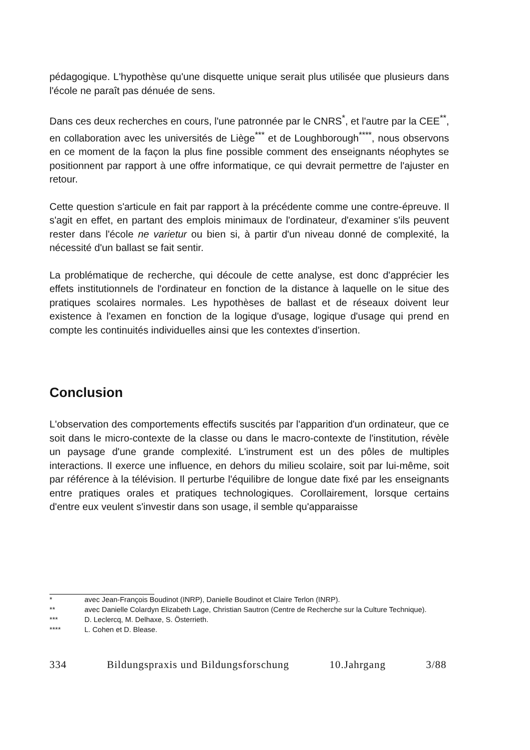pédagogique. L'hypothèse qu'une disquette unique serait plus utilisée que plusieurs dans l'école ne paraît pas dénuée de sens.
Dans ces deux recherches en cours, l'une patronnée par le CNRS<sup>*</sup>, et l'autre par la CEE<sup>**</sup>, en collaboration avec les universités de Liège<sup>***</sup> et de Loughborough<sup>****</sup>, nous observons en ce moment de la façon la plus fine possible comment des enseignants néophytes se positionnent par rapport à une offre informatique, ce qui devrait permettre de l'ajuster en retour.
Cette question s'articule en fait par rapport à la précédente comme une contre-épreuve. Il s'agit en effet, en partant des emplois minimaux de l'ordinateur, d'examiner s'ils peuvent rester dans l'école ne varietur ou bien si, à partir d'un niveau donné de complexité, la nécessité d'un ballast se fait sentir.
La problématique de recherche, qui découle de cette analyse, est donc d'apprécier les effets institutionnels de l'ordinateur en fonction de la distance à laquelle on le situe des pratiques scolaires normales. Les hypothèses de ballast et de réseaux doivent leur existence à l'examen en fonction de la logique d'usage, logique d'usage qui prend en compte les continuités individuelles ainsi que les contextes d'insertion.
Conclusion
L'observation des comportements effectifs suscités par l'apparition d'un ordinateur, que ce soit dans le micro-contexte de la classe ou dans le macro-contexte de l'institution, révèle un paysage d'une grande complexité. L'instrument est un des pôles de multiples interactions. Il exerce une influence, en dehors du milieu scolaire, soit par lui-même, soit par référence à la télévision. Il perturbe l'équilibre de longue date fixé par les enseignants entre pratiques orales et pratiques technologiques. Corollairement, lorsque certains d'entre eux veulent s'investir dans son usage, il semble qu'apparaisse
* avec Jean-François Boudinot (INRP), Danielle Boudinot et Claire Terlon (INRP).
** avec Danielle Colardyn Elizabeth Lage, Christian Sautron (Centre de Recherche sur la Culture Technique).
*** D. Leclercq, M. Delhaxe, S. Österrieth.
**** L. Cohen et D. Blease.
334 Bildungspraxis und Bildungsforschung 10.Jahrgang 3/88